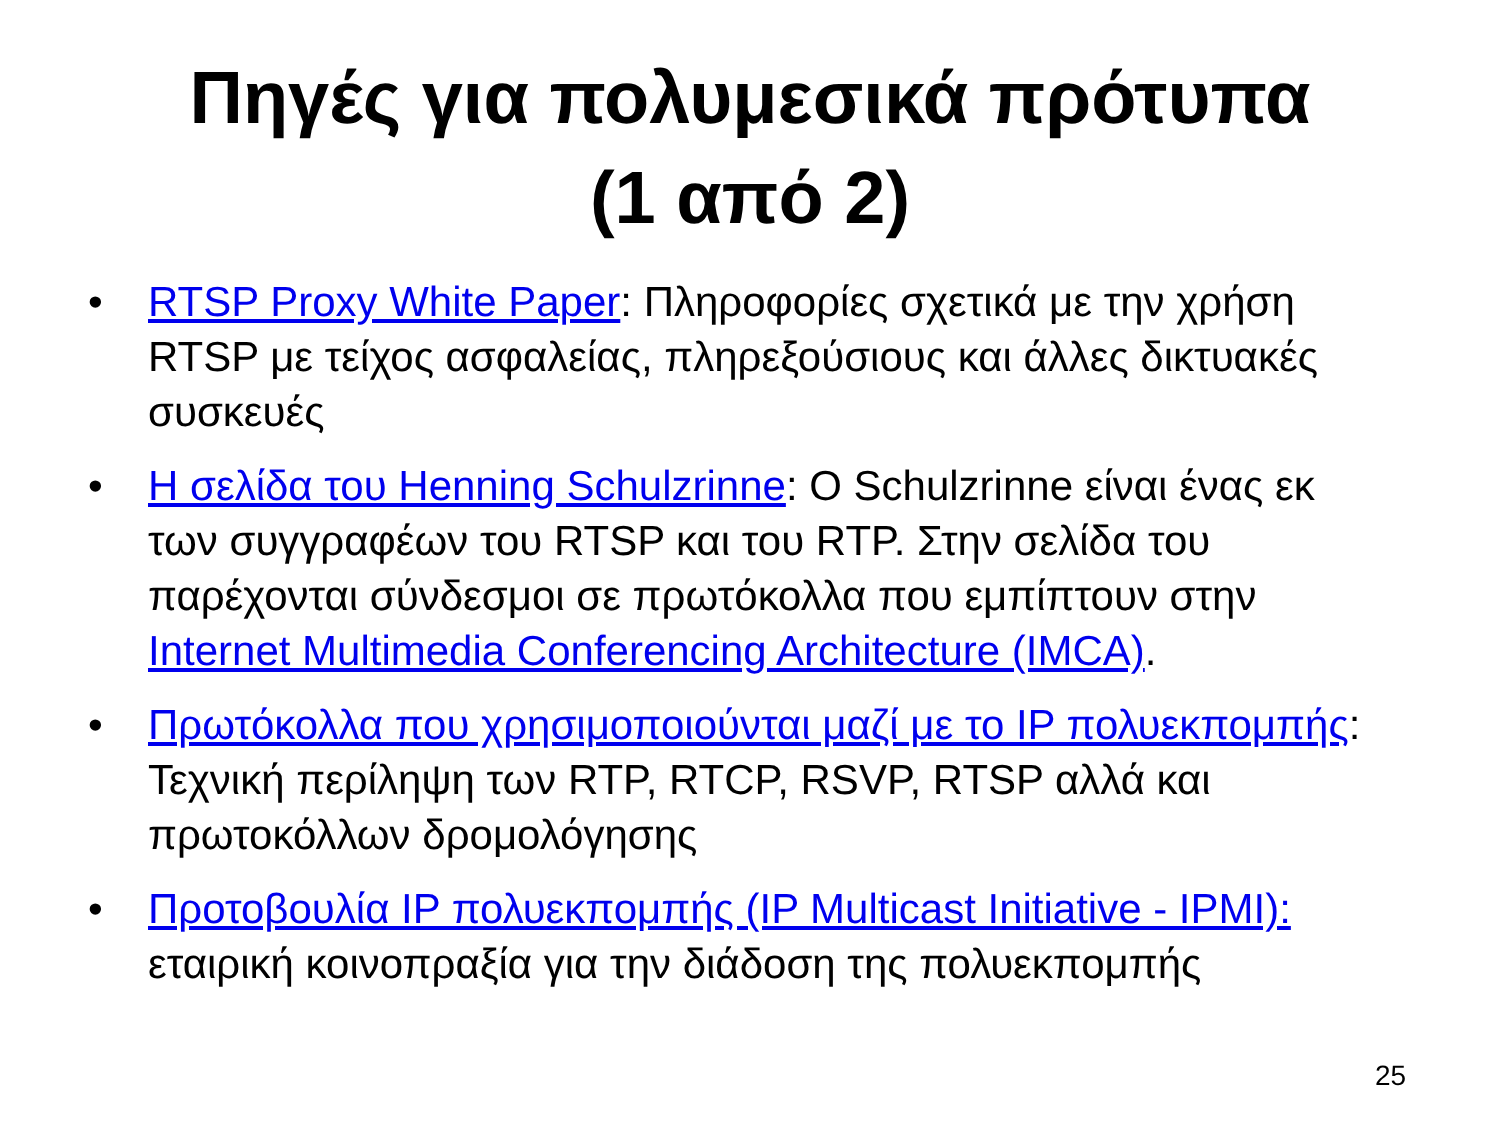Πηγές για πολυμεσικά πρότυπα
(1 από 2)
• RTSP Proxy White Paper: Πληροφορίες σχετικά με την χρήση RTSP με τείχος ασφαλείας, πληρεξούσιους και άλλες δικτυακές συσκευές
• Η σελίδα του Henning Schulzrinne: Ο Schulzrinne είναι ένας εκ των συγγραφέων του RTSP και του RTP. Στην σελίδα του παρέχονται σύνδεσμοι σε πρωτόκολλα που εμπίπτουν στην Internet Multimedia Conferencing Architecture (IMCA).
• Πρωτόκολλα που χρησιμοποιούνται μαζί με το IP πολυεκπομπής: Τεχνική περίληψη των RTP, RTCP, RSVP, RTSP αλλά και πρωτοκόλλων δρομολόγησης
• Προτοβουλία IP πολυεκπομπής (IP Multicast Initiative - IPMI): εταιρική κοινοπραξία για την διάδοση της πολυεκπομπής
25